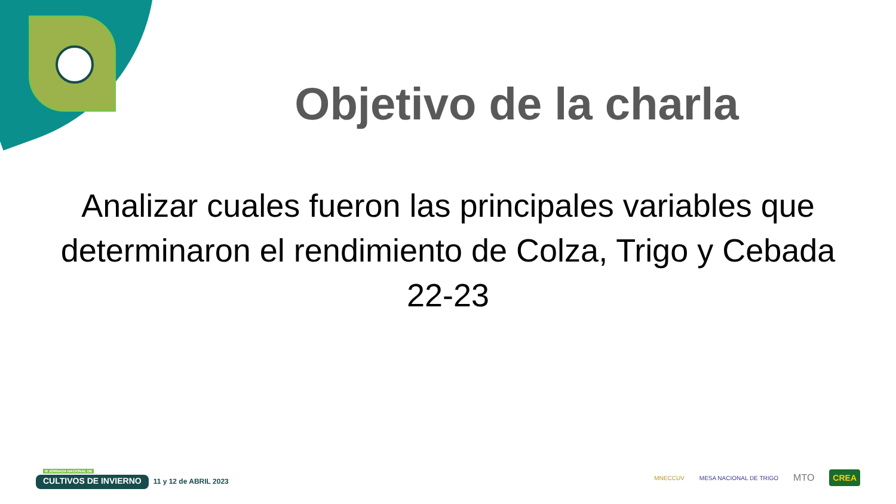Objetivo de la charla
Analizar cuales fueron las principales variables que determinaron el rendimiento de Colza, Trigo y Cebada 22-23
III JORNADA NACIONAL DE
CULTIVOS DE INVIERNO
11 y 12 de ABRIL 2023
MNECCUV MESA NACIONAL DE TRIGO MTO CREA